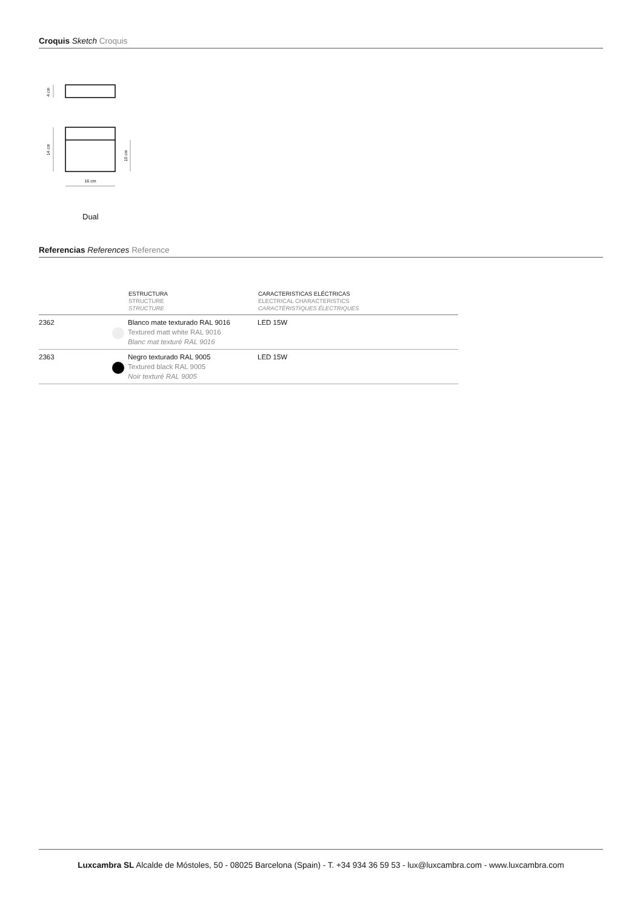Croquis Sketch Croquis
4 cm
14 cm
10 cm
16 cm
Dual
Referencias References Reference
| | ESTRUCTURA STRUCTURE STRUCTURE | CARACTERISTICAS ELÉCTRICAS ELECTRICAL CHARACTERISTICS CARACTÉRISTIQUES ÉLECTRIQUES |
| --- | --- | --- |
| 2362 | Blanco mate texturado RAL 9016 Textured matt white RAL 9016 Blanc mat texturé RAL 9016 | LED 15W |
| 2363 | Negro texturado RAL 9005 Textured black RAL 9005 Noir texturé RAL 9005 | LED 15W |
Luxcambra SL Alcalde de Móstoles, 50 - 08025 Barcelona (Spain) - T. +34 934 36 59 53 - lux@luxcambra.com - www.luxcambra.com